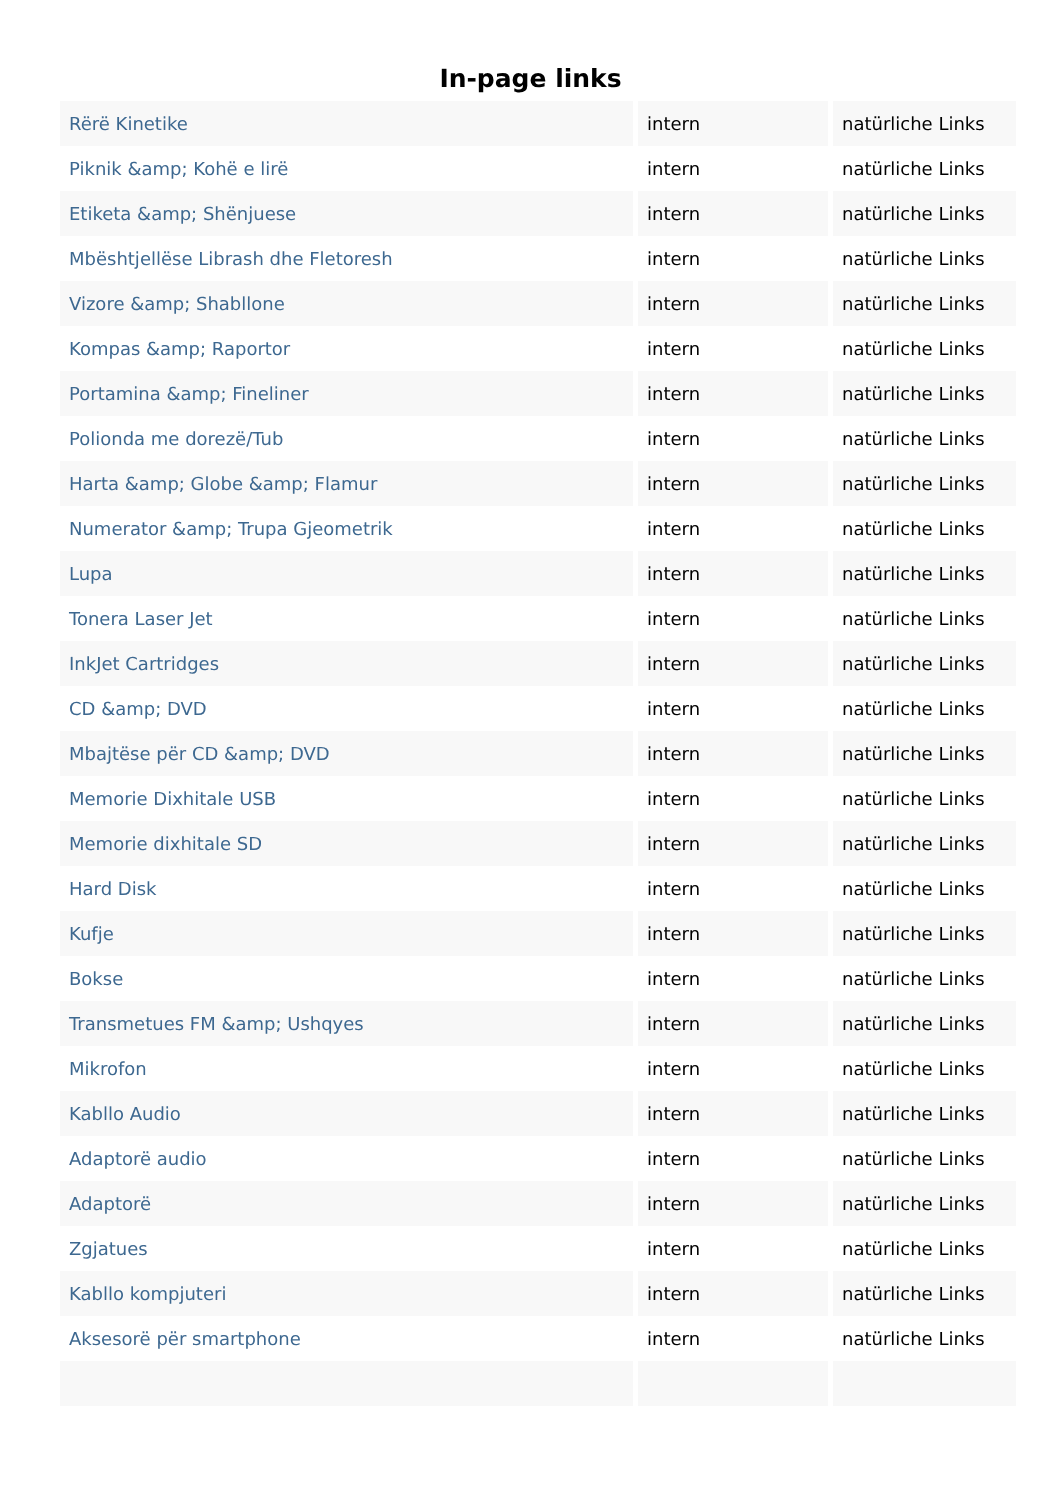In-page links
| Rërë Kinetike | intern | natürliche Links |
| Piknik &amp; Kohë e lirë | intern | natürliche Links |
| Etiketa &amp; Shënjuese | intern | natürliche Links |
| Mbështjellëse Librash dhe Fletoresh | intern | natürliche Links |
| Vizore &amp; Shabllone | intern | natürliche Links |
| Kompas &amp; Raportor | intern | natürliche Links |
| Portamina &amp; Fineliner | intern | natürliche Links |
| Polionda me dorezë/Tub | intern | natürliche Links |
| Harta &amp; Globe &amp; Flamur | intern | natürliche Links |
| Numerator &amp; Trupa Gjeometrik | intern | natürliche Links |
| Lupa | intern | natürliche Links |
| Tonera Laser Jet | intern | natürliche Links |
| InkJet Cartridges | intern | natürliche Links |
| CD &amp; DVD | intern | natürliche Links |
| Mbajtëse për CD &amp; DVD | intern | natürliche Links |
| Memorie Dixhitale USB | intern | natürliche Links |
| Memorie dixhitale SD | intern | natürliche Links |
| Hard Disk | intern | natürliche Links |
| Kufje | intern | natürliche Links |
| Bokse | intern | natürliche Links |
| Transmetues FM &amp; Ushqyes | intern | natürliche Links |
| Mikrofon | intern | natürliche Links |
| Kabllo Audio | intern | natürliche Links |
| Adaptorë audio | intern | natürliche Links |
| Adaptorë | intern | natürliche Links |
| Zgjatues | intern | natürliche Links |
| Kabllo kompjuteri | intern | natürliche Links |
| Aksesorë për smartphone | intern | natürliche Links |